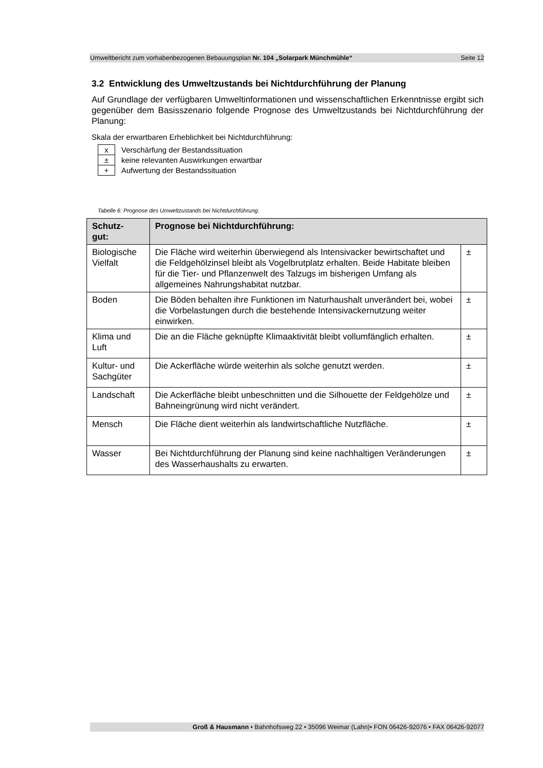Umweltbericht zum vorhabenbezogenen Bebauungsplan Nr. 104 „Solarpark Münchmühle“Seite 12
3.2 Entwicklung des Umweltzustands bei Nichtdurchführung der Planung
Auf Grundlage der verfügbaren Umweltinformationen und wissenschaftlichen Erkennt­nisse ergibt sich gegenüber dem Basisszenario folgende Prognose des Umweltzu­stands bei Nichtdurchführung der Planung:
Skala der erwartbaren Erheblichkeit bei Nichtdurchführung:
| x | Verschärfung der Bestandssituation |
| ± | keine relevanten Auswirkungen erwartbar |
| + | Aufwertung der Bestandssituation |
Tabelle 6: Prognose des Umweltzustands bei Nichtdurchführung.
| Schutz- gut: | Prognose bei Nichtdurchführung: | |
| --- | --- | --- |
| Biologische Vielfalt | Die Fläche wird weiterhin überwiegend als Intensivacker bewirtschaf­tet und die Feldgehölzinsel bleibt als Vogelbrutplatz erhalten. Beide Habitate bleiben für die Tier- und Pflanzenwelt des Talzugs im bishe­rigen Umfang als allgemeines Nahrungshabitat nutzbar. | ± |
| Boden | Die Böden behalten ihre Funktionen im Naturhaushalt unverändert bei, wobei die Vorbelastungen durch die bestehende Intensi­vackernutzung weiter einwirken. | ± |
| Klima und Luft | Die an die Fläche geknüpfte Klimaaktivität bleibt vollumfänglich er­halten. | ± |
| Kultur- und Sachgüter | Die Ackerfläche würde weiterhin als solche genutzt werden. | ± |
| Landschaft | Die Ackerfläche bleibt unbeschnitten und die Silhouette der Feldge­hölze und Bahneingrünung wird nicht verändert. | ± |
| Mensch | Die Fläche dient weiterhin als landwirtschaftliche Nutzfläche. | ± |
| Wasser | Bei Nichtdurchführung der Planung sind keine nachhaltigen Verän­derungen des Wasserhaushalts zu erwarten. | ± |
Groß & Hausmann • Bahnhofsweg 22 • 35096 Weimar (Lahn)• FON 06426-92076 • FAX 06426-92077